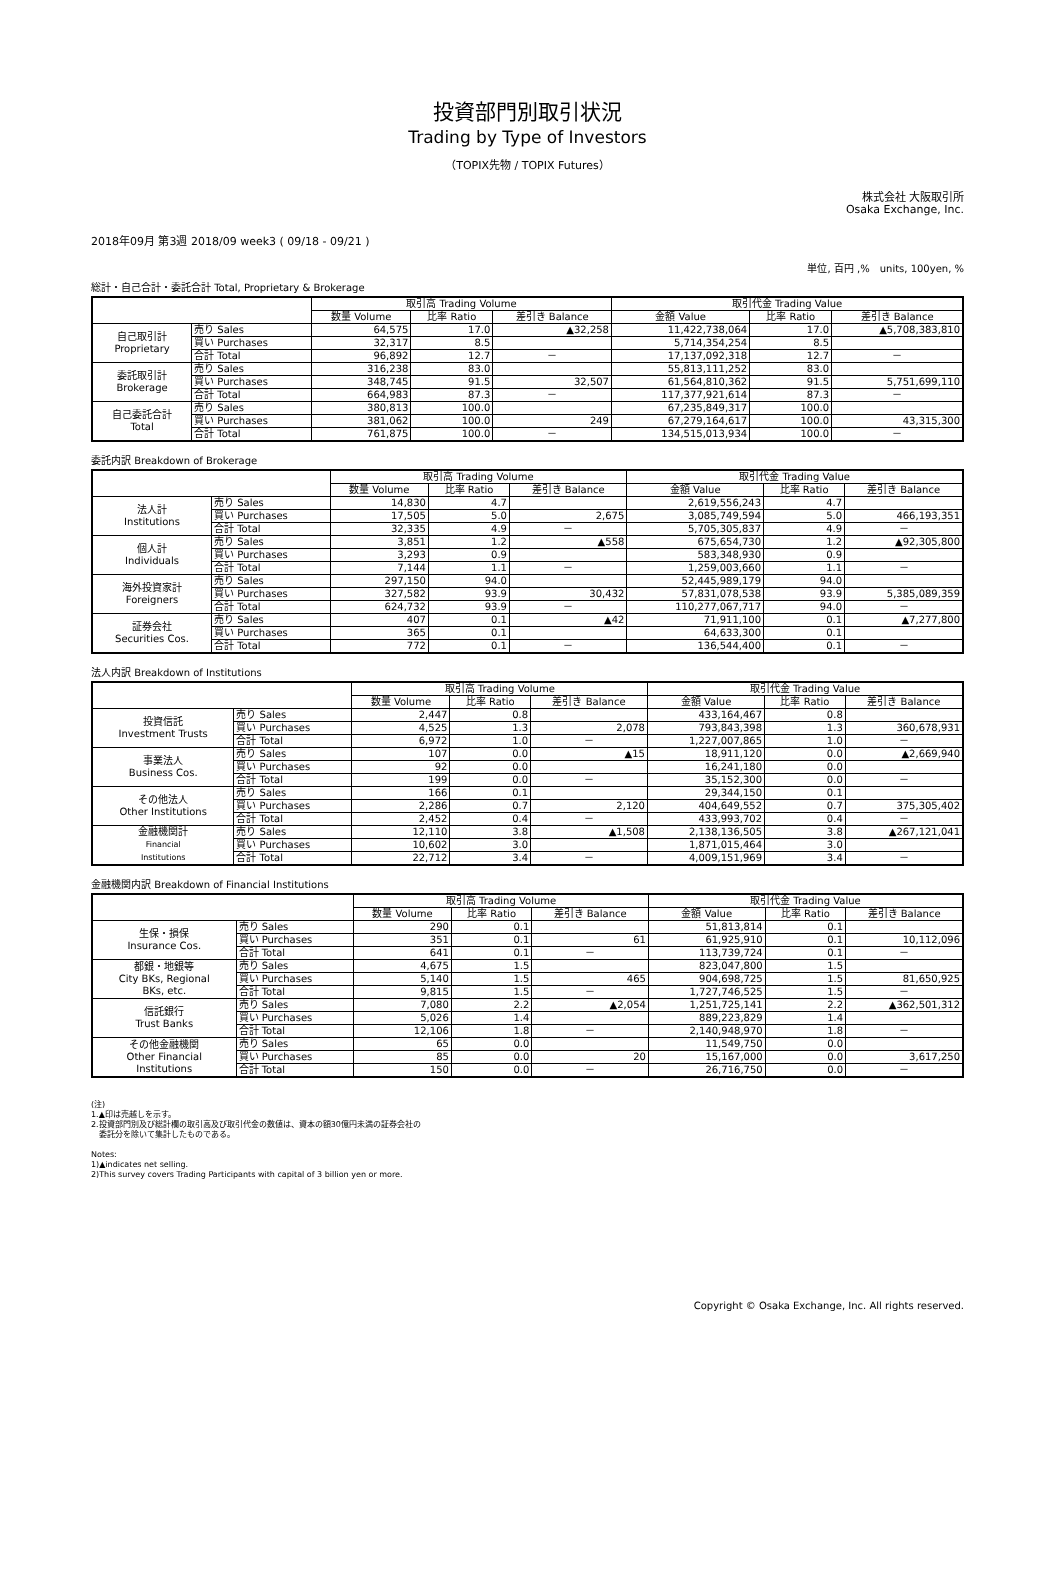投資部門別取引状況
Trading by Type of Investors
（TOPIX先物 / TOPIX Futures）
株式会社 大阪取引所
Osaka Exchange, Inc.
2018年09月 第3週 2018/09 week3 ( 09/18 - 09/21 )
単位, 百円 ,%　units, 100yen, %
総計・自己合計・委託合計 Total, Proprietary & Brokerage
| | | 取引高 Trading Volume | | | 取引代金 Trading Value | | |
| --- | --- | --- | --- | --- | --- | --- | --- |
| | | 数量 Volume | 比率 Ratio | 差引き Balance | 金額 Value | 比率 Ratio | 差引き Balance |
| 自己取引計 Proprietary | 売り Sales | 64,575 | 17.0 | ▲32,258 | 11,422,738,064 | 17.0 | ▲5,708,383,810 |
| | 買い Purchases | 32,317 | 8.5 | | 5,714,354,254 | 8.5 | |
| | 合計 Total | 96,892 | 12.7 | － | 17,137,092,318 | 12.7 | － |
| 委託取引計 Brokerage | 売り Sales | 316,238 | 83.0 | | 55,813,111,252 | 83.0 | |
| | 買い Purchases | 348,745 | 91.5 | 32,507 | 61,564,810,362 | 91.5 | 5,751,699,110 |
| | 合計 Total | 664,983 | 87.3 | － | 117,377,921,614 | 87.3 | － |
| 自己委託合計 Total | 売り Sales | 380,813 | 100.0 | | 67,235,849,317 | 100.0 | |
| | 買い Purchases | 381,062 | 100.0 | 249 | 67,279,164,617 | 100.0 | 43,315,300 |
| | 合計 Total | 761,875 | 100.0 | － | 134,515,013,934 | 100.0 | － |
委託内訳 Breakdown of Brokerage
| | | 取引高 Trading Volume | | | 取引代金 Trading Value | | |
| --- | --- | --- | --- | --- | --- | --- | --- |
| | | 数量 Volume | 比率 Ratio | 差引き Balance | 金額 Value | 比率 Ratio | 差引き Balance |
| 法人計 Institutions | 売り Sales | 14,830 | 4.7 | | 2,619,556,243 | 4.7 | |
| | 買い Purchases | 17,505 | 5.0 | 2,675 | 3,085,749,594 | 5.0 | 466,193,351 |
| | 合計 Total | 32,335 | 4.9 | － | 5,705,305,837 | 4.9 | － |
| 個人計 Individuals | 売り Sales | 3,851 | 1.2 | ▲558 | 675,654,730 | 1.2 | ▲92,305,800 |
| | 買い Purchases | 3,293 | 0.9 | | 583,348,930 | 0.9 | |
| | 合計 Total | 7,144 | 1.1 | － | 1,259,003,660 | 1.1 | － |
| 海外投資家計 Foreigners | 売り Sales | 297,150 | 94.0 | | 52,445,989,179 | 94.0 | |
| | 買い Purchases | 327,582 | 93.9 | 30,432 | 57,831,078,538 | 93.9 | 5,385,089,359 |
| | 合計 Total | 624,732 | 93.9 | － | 110,277,067,717 | 94.0 | － |
| 証券会社 Securities Cos. | 売り Sales | 407 | 0.1 | ▲42 | 71,911,100 | 0.1 | ▲7,277,800 |
| | 買い Purchases | 365 | 0.1 | | 64,633,300 | 0.1 | |
| | 合計 Total | 772 | 0.1 | － | 136,544,400 | 0.1 | － |
法人内訳 Breakdown of Institutions
| | | 取引高 Trading Volume | | | 取引代金 Trading Value | | |
| --- | --- | --- | --- | --- | --- | --- | --- |
| | | 数量 Volume | 比率 Ratio | 差引き Balance | 金額 Value | 比率 Ratio | 差引き Balance |
| 投資信託 Investment Trusts | 売り Sales | 2,447 | 0.8 | | 433,164,467 | 0.8 | |
| | 買い Purchases | 4,525 | 1.3 | 2,078 | 793,843,398 | 1.3 | 360,678,931 |
| | 合計 Total | 6,972 | 1.0 | － | 1,227,007,865 | 1.0 | － |
| 事業法人 Business Cos. | 売り Sales | 107 | 0.0 | ▲15 | 18,911,120 | 0.0 | ▲2,669,940 |
| | 買い Purchases | 92 | 0.0 | | 16,241,180 | 0.0 | |
| | 合計 Total | 199 | 0.0 | － | 35,152,300 | 0.0 | － |
| その他法人 Other Institutions | 売り Sales | 166 | 0.1 | | 29,344,150 | 0.1 | |
| | 買い Purchases | 2,286 | 0.7 | 2,120 | 404,649,552 | 0.7 | 375,305,402 |
| | 合計 Total | 2,452 | 0.4 | － | 433,993,702 | 0.4 | － |
| 金融機関計 Financial Institutions | 売り Sales | 12,110 | 3.8 | ▲1,508 | 2,138,136,505 | 3.8 | ▲267,121,041 |
| | 買い Purchases | 10,602 | 3.0 | | 1,871,015,464 | 3.0 | |
| | 合計 Total | 22,712 | 3.4 | － | 4,009,151,969 | 3.4 | － |
金融機関内訳 Breakdown of Financial Institutions
| | | 取引高 Trading Volume | | | 取引代金 Trading Value | | |
| --- | --- | --- | --- | --- | --- | --- | --- |
| | | 数量 Volume | 比率 Ratio | 差引き Balance | 金額 Value | 比率 Ratio | 差引き Balance |
| 生保・損保 Insurance Cos. | 売り Sales | 290 | 0.1 | | 51,813,814 | 0.1 | |
| | 買い Purchases | 351 | 0.1 | 61 | 61,925,910 | 0.1 | 10,112,096 |
| | 合計 Total | 641 | 0.1 | － | 113,739,724 | 0.1 | － |
| 都銀・地銀等 City BKs, Regional BKs, etc. | 売り Sales | 4,675 | 1.5 | | 823,047,800 | 1.5 | |
| | 買い Purchases | 5,140 | 1.5 | 465 | 904,698,725 | 1.5 | 81,650,925 |
| | 合計 Total | 9,815 | 1.5 | － | 1,727,746,525 | 1.5 | － |
| 信託銀行 Trust Banks | 売り Sales | 7,080 | 2.2 | ▲2,054 | 1,251,725,141 | 2.2 | ▲362,501,312 |
| | 買い Purchases | 5,026 | 1.4 | | 889,223,829 | 1.4 | |
| | 合計 Total | 12,106 | 1.8 | － | 2,140,948,970 | 1.8 | － |
| その他金融機関 Other Financial Institutions | 売り Sales | 65 | 0.0 | | 11,549,750 | 0.0 | |
| | 買い Purchases | 85 | 0.0 | 20 | 15,167,000 | 0.0 | 3,617,250 |
| | 合計 Total | 150 | 0.0 | － | 26,716,750 | 0.0 | － |
(注)
1.▲印は売越しを示す。
2.投資部門別及び総計欄の取引高及び取引代金の数値は、資本の額30億円未満の証券会社の
　委託分を除いて集計したものである。
Notes:
1)▲indicates net selling.
2)This survey covers Trading Participants with capital of 3 billion yen or more.
Copyright © Osaka Exchange, Inc. All rights reserved.